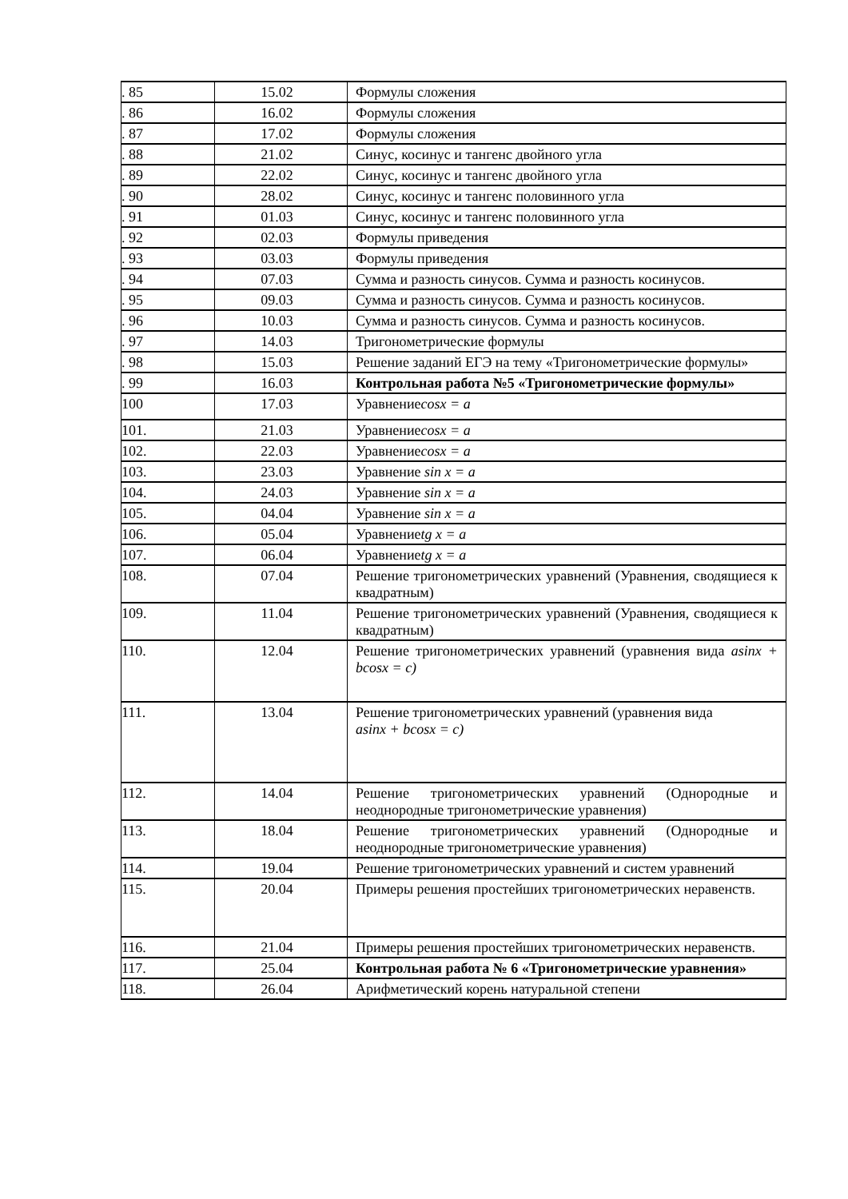| . 85 | 15.02 | Формулы сложения |
| . 86 | 16.02 | Формулы сложения |
| . 87 | 17.02 | Формулы сложения |
| . 88 | 21.02 | Синус, косинус и тангенс двойного угла |
| . 89 | 22.02 | Синус, косинус и тангенс двойного угла |
| . 90 | 28.02 | Синус, косинус и тангенс половинного угла |
| . 91 | 01.03 | Синус, косинус и тангенс половинного угла |
| . 92 | 02.03 | Формулы приведения |
| . 93 | 03.03 | Формулы приведения |
| . 94 | 07.03 | Сумма и разность синусов. Сумма и разность косинусов. |
| . 95 | 09.03 | Сумма и разность синусов. Сумма и разность косинусов. |
| . 96 | 10.03 | Сумма и разность синусов. Сумма и разность косинусов. |
| . 97 | 14.03 | Тригонометрические формулы |
| . 98 | 15.03 | Решение заданий ЕГЭ на тему «Тригонометрические формулы» |
| . 99 | 16.03 | Контрольная работа №5 «Тригонометрические формулы» |
| 100 | 17.03 | Уравнение cosx = a |
| 101. | 21.03 | Уравнение cosx = a |
| 102. | 22.03 | Уравнение cosx = a |
| 103. | 23.03 | Уравнение sin x = a |
| 104. | 24.03 | Уравнение sin x = a |
| 105. | 04.04 | Уравнение sin x = a |
| 106. | 05.04 | Уравнение tg x = a |
| 107. | 06.04 | Уравнение tg x = a |
| 108. | 07.04 | Решение тригонометрических уравнений (Уравнения, сводящиеся к квадратным) |
| 109. | 11.04 | Решение тригонометрических уравнений (Уравнения, сводящиеся к квадратным) |
| 110. | 12.04 | Решение тригонометрических уравнений (уравнения вида asinx + bcosx = c) |
| 111. | 13.04 | Решение тригонометрических уравнений (уравнения вида asinx + bcosx = c) |
| 112. | 14.04 | Решение тригонометрических уравнений (Однородные и неоднородные тригонометрические уравнения) |
| 113. | 18.04 | Решение тригонометрических уравнений (Однородные и неоднородные тригонометрические уравнения) |
| 114. | 19.04 | Решение тригонометрических уравнений и систем уравнений |
| 115. | 20.04 | Примеры решения простейших тригонометрических неравенств. |
| 116. | 21.04 | Примеры решения простейших тригонометрических неравенств. |
| 117. | 25.04 | Контрольная работа № 6 «Тригонометрические уравнения» |
| 118. | 26.04 | Арифметический корень натуральной степени |